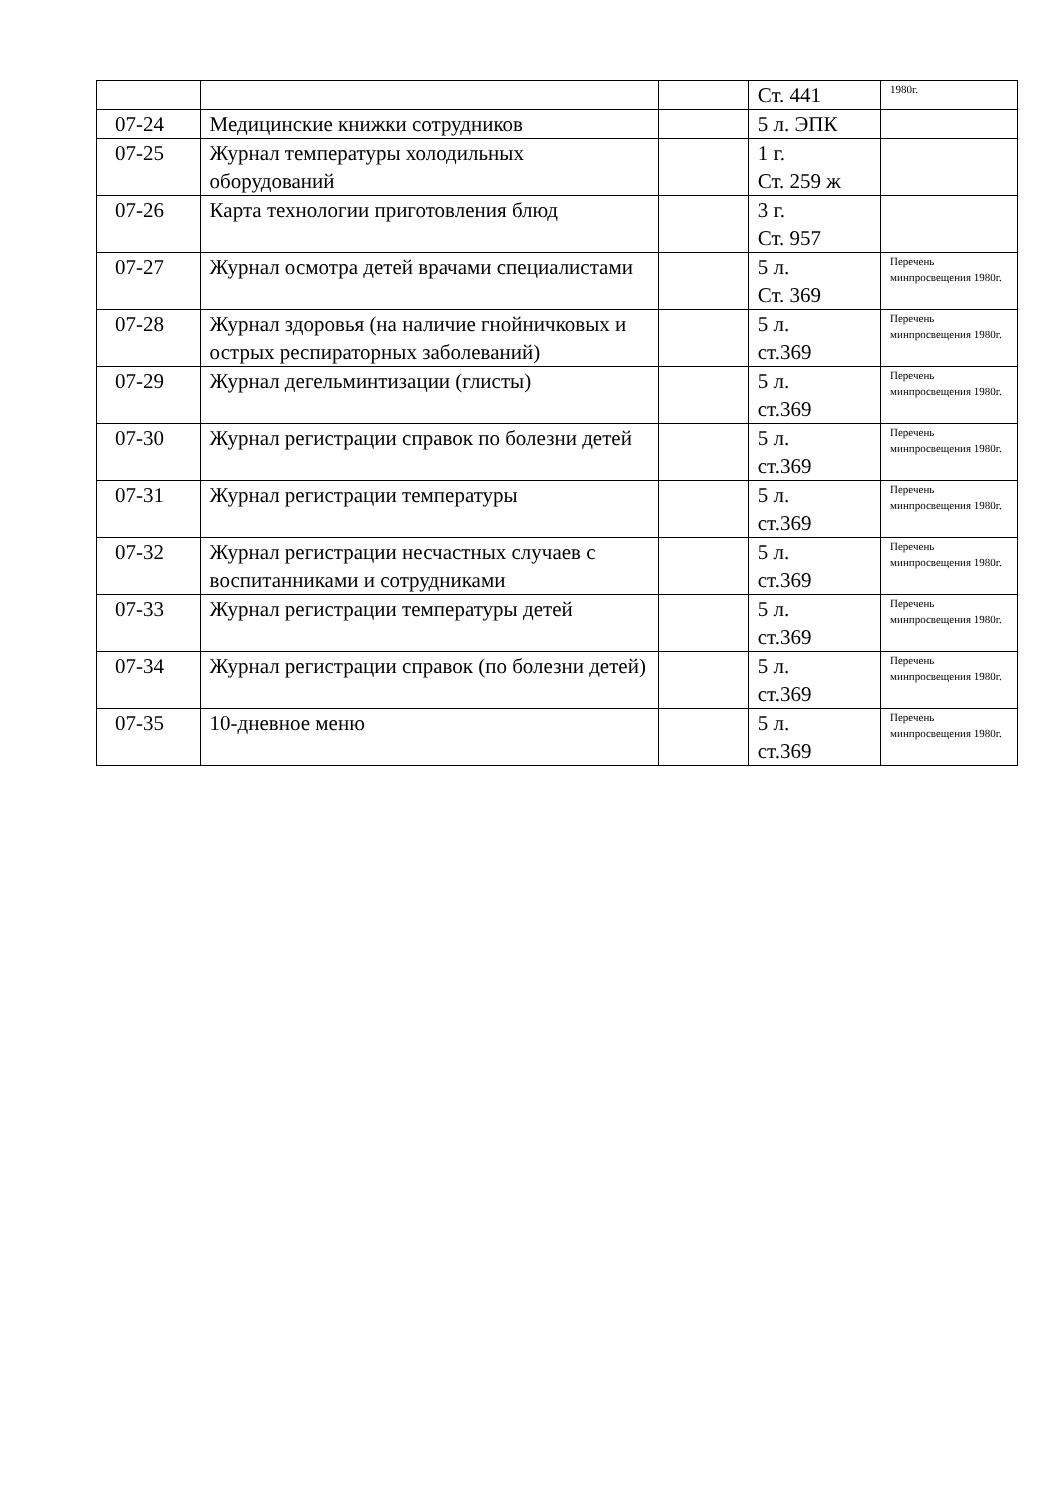| | | | Ст. 441 | 1980г. |
| 07-24 | Медицинские книжки сотрудников | | 5 л. ЭПК | |
| 07-25 | Журнал температуры холодильных оборудований | | 1 г. Ст. 259 ж | |
| 07-26 | Карта технологии приготовления блюд | | 3 г. Ст. 957 | |
| 07-27 | Журнал осмотра детей врачами специалистами | | 5 л. Ст. 369 | Перечень минпросвещения 1980г. |
| 07-28 | Журнал здоровья (на наличие гнойничковых и острых респираторных заболеваний) | | 5 л. ст.369 | Перечень минпросвещения 1980г. |
| 07-29 | Журнал дегельминтизации (глисты) | | 5 л. ст.369 | Перечень минпросвещения 1980г. |
| 07-30 | Журнал регистрации справок по болезни детей | | 5 л. ст.369 | Перечень минпросвещения 1980г. |
| 07-31 | Журнал регистрации температуры | | 5 л. ст.369 | Перечень минпросвещения 1980г. |
| 07-32 | Журнал регистрации несчастных случаев с воспитанниками и сотрудниками | | 5 л. ст.369 | Перечень минпросвещения 1980г. |
| 07-33 | Журнал регистрации температуры детей | | 5 л. ст.369 | Перечень минпросвещения 1980г. |
| 07-34 | Журнал регистрации справок (по болезни детей) | | 5 л. ст.369 | Перечень минпросвещения 1980г. |
| 07-35 | 10-дневное меню | | 5 л. ст.369 | Перечень минпросвещения 1980г. |